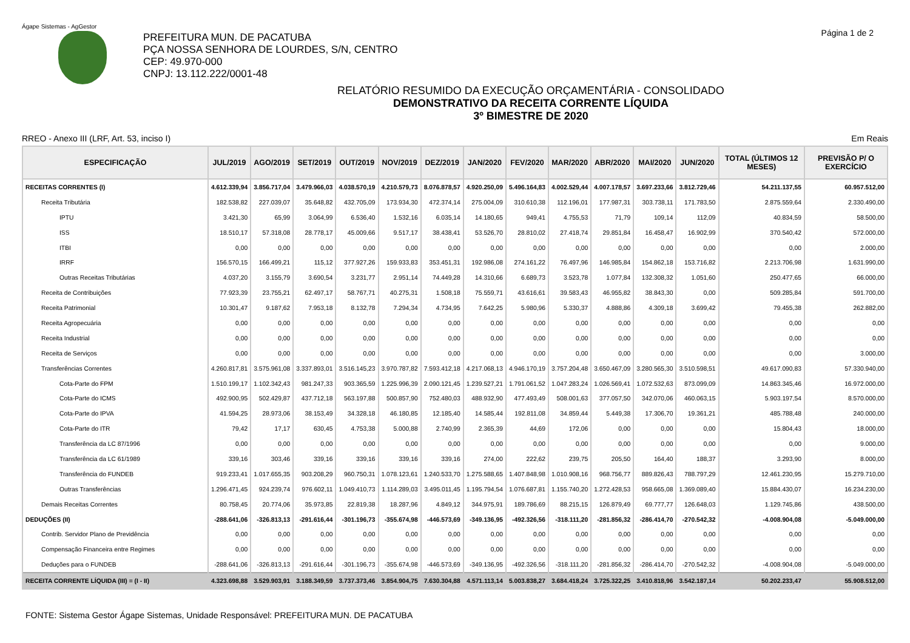Ágape Sistemas - AgGestor
Página 1 de 2
PREFEITURA MUN. DE PACATUBA
PÇA NOSSA SENHORA DE LOURDES, S/N, CENTRO
CEP: 49.970-000
CNPJ: 13.112.222/0001-48
RELATÓRIO RESUMIDO DA EXECUÇÃO ORÇAMENTÁRIA - CONSOLIDADO
DEMONSTRATIVO DA RECEITA CORRENTE LÍQUIDA
3º BIMESTRE DE 2020
RREO - Anexo III (LRF, Art. 53, inciso I) Em Reais
| ESPECIFICAÇÃO | JUL/2019 | AGO/2019 | SET/2019 | OUT/2019 | NOV/2019 | DEZ/2019 | JAN/2020 | FEV/2020 | MAR/2020 | ABR/2020 | MAI/2020 | JUN/2020 | TOTAL (ÚLTIMOS 12 MESES) | PREVISÃO P/ O EXERCÍCIO |
| --- | --- | --- | --- | --- | --- | --- | --- | --- | --- | --- | --- | --- | --- | --- |
| RECEITAS CORRENTES (I) | 4.612.339,94 | 3.856.717,04 | 3.479.966,03 | 4.038.570,19 | 4.210.579,73 | 8.076.878,57 | 4.920.250,09 | 5.496.164,83 | 4.002.529,44 | 4.007.178,57 | 3.697.233,66 | 3.812.729,46 | 54.211.137,55 | 60.957.512,00 |
| Receita Tributária | 182.538,82 | 227.039,07 | 35.648,82 | 432.705,09 | 173.934,30 | 472.374,14 | 275.004,09 | 310.610,38 | 112.196,01 | 177.987,31 | 303.738,11 | 171.783,50 | 2.875.559,64 | 2.330.490,00 |
| IPTU | 3.421,30 | 65,99 | 3.064,99 | 6.536,40 | 1.532,16 | 6.035,14 | 14.180,65 | 949,41 | 4.755,53 | 71,79 | 109,14 | 112,09 | 40.834,59 | 58.500,00 |
| ISS | 18.510,17 | 57.318,08 | 28.778,17 | 45.009,66 | 9.517,17 | 38.438,41 | 53.526,70 | 28.810,02 | 27.418,74 | 29.851,84 | 16.458,47 | 16.902,99 | 370.540,42 | 572.000,00 |
| ITBI | 0,00 | 0,00 | 0,00 | 0,00 | 0,00 | 0,00 | 0,00 | 0,00 | 0,00 | 0,00 | 0,00 | 0,00 | 0,00 | 2.000,00 |
| IRRF | 156.570,15 | 166.499,21 | 115,12 | 377.927,26 | 159.933,83 | 353.451,31 | 192.986,08 | 274.161,22 | 76.497,96 | 146.985,84 | 154.862,18 | 153.716,82 | 2.213.706,98 | 1.631.990,00 |
| Outras Receitas Tributárias | 4.037,20 | 3.155,79 | 3.690,54 | 3.231,77 | 2.951,14 | 74.449,28 | 14.310,66 | 6.689,73 | 3.523,78 | 1.077,84 | 132.308,32 | 1.051,60 | 250.477,65 | 66.000,00 |
| Receita de Contribuições | 77.923,39 | 23.755,21 | 62.497,17 | 58.767,71 | 40.275,31 | 1.508,18 | 75.559,71 | 43.616,61 | 39.583,43 | 46.955,82 | 38.843,30 | 0,00 | 509.285,84 | 591.700,00 |
| Receita Patrimonial | 10.301,47 | 9.187,62 | 7.953,18 | 8.132,78 | 7.294,34 | 4.734,95 | 7.642,25 | 5.980,96 | 5.330,37 | 4.888,86 | 4.309,18 | 3.699,42 | 79.455,38 | 262.882,00 |
| Receita Agropecuária | 0,00 | 0,00 | 0,00 | 0,00 | 0,00 | 0,00 | 0,00 | 0,00 | 0,00 | 0,00 | 0,00 | 0,00 | 0,00 | 0,00 |
| Receita Industrial | 0,00 | 0,00 | 0,00 | 0,00 | 0,00 | 0,00 | 0,00 | 0,00 | 0,00 | 0,00 | 0,00 | 0,00 | 0,00 | 0,00 |
| Receita de Serviços | 0,00 | 0,00 | 0,00 | 0,00 | 0,00 | 0,00 | 0,00 | 0,00 | 0,00 | 0,00 | 0,00 | 0,00 | 0,00 | 3.000,00 |
| Transferências Correntes | 4.260.817,81 | 3.575.961,08 | 3.337.893,01 | 3.516.145,23 | 3.970.787,82 | 7.593.412,18 | 4.217.068,13 | 4.946.170,19 | 3.757.204,48 | 3.650.467,09 | 3.280.565,30 | 3.510.598,51 | 49.617.090,83 | 57.330.940,00 |
| Cota-Parte do FPM | 1.510.199,17 | 1.102.342,43 | 981.247,33 | 903.365,59 | 1.225.996,39 | 2.090.121,45 | 1.239.527,21 | 1.791.061,52 | 1.047.283,24 | 1.026.569,41 | 1.072.532,63 | 873.099,09 | 14.863.345,46 | 16.972.000,00 |
| Cota-Parte do ICMS | 492.900,95 | 502.429,87 | 437.712,18 | 563.197,88 | 500.857,90 | 752.480,03 | 488.932,90 | 477.493,49 | 508.001,63 | 377.057,50 | 342.070,06 | 460.063,15 | 5.903.197,54 | 8.570.000,00 |
| Cota-Parte do IPVA | 41.594,25 | 28.973,06 | 38.153,49 | 34.328,18 | 46.180,85 | 12.185,40 | 14.585,44 | 192.811,08 | 34.859,44 | 5.449,38 | 17.306,70 | 19.361,21 | 485.788,48 | 240.000,00 |
| Cota-Parte do ITR | 79,42 | 17,17 | 630,45 | 4.753,38 | 5.000,88 | 2.740,99 | 2.365,39 | 44,69 | 172,06 | 0,00 | 0,00 | 0,00 | 15.804,43 | 18.000,00 |
| Transferência da LC 87/1996 | 0,00 | 0,00 | 0,00 | 0,00 | 0,00 | 0,00 | 0,00 | 0,00 | 0,00 | 0,00 | 0,00 | 0,00 | 0,00 | 9.000,00 |
| Transferência da LC 61/1989 | 339,16 | 303,46 | 339,16 | 339,16 | 339,16 | 339,16 | 274,00 | 222,62 | 239,75 | 205,50 | 164,40 | 188,37 | 3.293,90 | 8.000,00 |
| Transferência do FUNDEB | 919.233,41 | 1.017.655,35 | 903.208,29 | 960.750,31 | 1.078.123,61 | 1.240.533,70 | 1.275.588,65 | 1.407.848,98 | 1.010.908,16 | 968.756,77 | 889.826,43 | 788.797,29 | 12.461.230,95 | 15.279.710,00 |
| Outras Transferências | 1.296.471,45 | 924.239,74 | 976.602,11 | 1.049.410,73 | 1.114.289,03 | 3.495.011,45 | 1.195.794,54 | 1.076.687,81 | 1.155.740,20 | 1.272.428,53 | 958.665,08 | 1.369.089,40 | 15.884.430,07 | 16.234.230,00 |
| Demais Receitas Correntes | 80.758,45 | 20.774,06 | 35.973,85 | 22.819,38 | 18.287,96 | 4.849,12 | 344.975,91 | 189.786,69 | 88.215,15 | 126.879,49 | 69.777,77 | 126.648,03 | 1.129.745,86 | 438.500,00 |
| DEDUÇÕES (II) | -288.641,06 | -326.813,13 | -291.616,44 | -301.196,73 | -355.674,98 | -446.573,69 | -349.136,95 | -492.326,56 | -318.111,20 | -281.856,32 | -286.414,70 | -270.542,32 | -4.008.904,08 | -5.049.000,00 |
| Contrib. Servidor Plano de Previdência | 0,00 | 0,00 | 0,00 | 0,00 | 0,00 | 0,00 | 0,00 | 0,00 | 0,00 | 0,00 | 0,00 | 0,00 | 0,00 | 0,00 |
| Compensação Financeira entre Regimes | 0,00 | 0,00 | 0,00 | 0,00 | 0,00 | 0,00 | 0,00 | 0,00 | 0,00 | 0,00 | 0,00 | 0,00 | 0,00 | 0,00 |
| Deduções para o FUNDEB | -288.641,06 | -326.813,13 | -291.616,44 | -301.196,73 | -355.674,98 | -446.573,69 | -349.136,95 | -492.326,56 | -318.111,20 | -281.856,32 | -286.414,70 | -270.542,32 | -4.008.904,08 | -5.049.000,00 |
| RECEITA CORRENTE LÍQUIDA (III) = (I - II) | 4.323.698,88 | 3.529.903,91 | 3.188.349,59 | 3.737.373,46 | 3.854.904,75 | 7.630.304,88 | 4.571.113,14 | 5.003.838,27 | 3.684.418,24 | 3.725.322,25 | 3.410.818,96 | 3.542.187,14 | 50.202.233,47 | 55.908.512,00 |
FONTE: Sistema Gestor Ágape Sistemas, Unidade Responsável: PREFEITURA MUN. DE PACATUBA